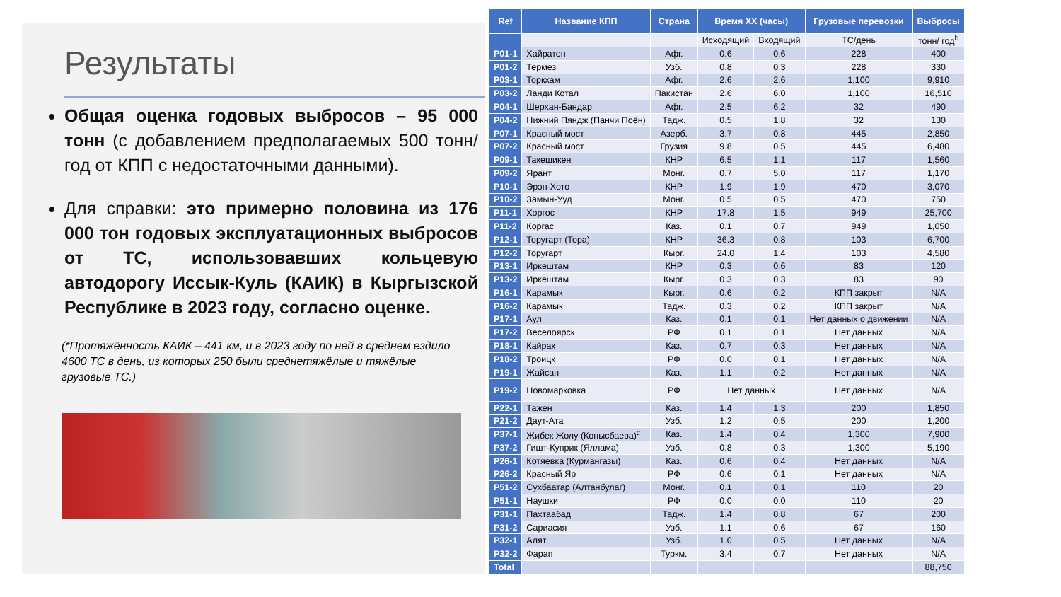Результаты
Общая оценка годовых выбросов – 95 000 тонн (с добавлением предполагаемых 500 тонн/год от КПП с недостаточными данными).
Для справки: это примерно половина из 176 000 тон годовых эксплуатационных выбросов от ТС, использовавших кольцевую автодорогу Иссык-Куль (КАИК) в Кыргызской Республике в 2023 году, согласно оценке.
(*Протяжённость КАИК – 441 км, и в 2023 году по ней в среднем ездило 4600 ТС в день, из которых 250 были среднетяжёлые и тяжёлые грузовые ТС.)
| Ref | Название КПП | Страна | Время ХХ (часы) | | Грузовые перевозки | Выбросы |
| --- | --- | --- | --- | --- | --- | --- |
| | | | Исходящий | Входящий | ТС/день | тонн/ год<sup>b</sup> |
| P01-1 | Хайратон | Афг. | 0.6 | 0.6 | 228 | 400 |
| P01-2 | Термез | Узб. | 0.8 | 0.3 | 228 | 330 |
| P03-1 | Торкхам | Афг. | 2.6 | 2.6 | 1,100 | 9,910 |
| P03-2 | Ланди Котал | Пакистан | 2.6 | 6.0 | 1,100 | 16,510 |
| P04-1 | Шерхан-Бандар | Афг. | 2.5 | 6.2 | 32 | 490 |
| P04-2 | Нижний Пяндж (Панчи Поён) | Тадж. | 0.5 | 1.8 | 32 | 130 |
| P07-1 | Красный мост | Азерб. | 3.7 | 0.8 | 445 | 2,850 |
| P07-2 | Красный мост | Грузия | 9.8 | 0.5 | 445 | 6,480 |
| P09-1 | Такешикен | КНР | 6.5 | 1.1 | 117 | 1,560 |
| P09-2 | Ярант | Монг. | 0.7 | 5.0 | 117 | 1,170 |
| P10-1 | Эрэн-Хото | КНР | 1.9 | 1.9 | 470 | 3,070 |
| P10-2 | Замын-Ууд | Монг. | 0.5 | 0.5 | 470 | 750 |
| P11-1 | Хоргос | КНР | 17.8 | 1.5 | 949 | 25,700 |
| P11-2 | Коргас | Каз. | 0.1 | 0.7 | 949 | 1,050 |
| P12-1 | Торугарт (Тора) | КНР | 36.3 | 0.8 | 103 | 6,700 |
| P12-2 | Торугарт | Кырг. | 24.0 | 1.4 | 103 | 4,580 |
| P13-1 | Иркештам | КНР | 0.3 | 0.6 | 83 | 120 |
| P13-2 | Иркештам | Кырг. | 0.3 | 0.3 | 83 | 90 |
| P16-1 | Карамык | Кырг. | 0.6 | 0.2 | КПП закрыт | N/A |
| P16-2 | Карамык | Тадж. | 0.3 | 0.2 | КПП закрыт | N/A |
| P17-1 | Аул | Каз. | 0.1 | 0.1 | Нет данных о движении | N/A |
| P17-2 | Веселоярск | РФ | 0.1 | 0.1 | Нет данных | N/A |
| P18-1 | Кайрак | Каз. | 0.7 | 0.3 | Нет данных | N/A |
| P18-2 | Троицк | РФ | 0.0 | 0.1 | Нет данных | N/A |
| P19-1 | Жайсан | Каз. | 1.1 | 0.2 | Нет данных | N/A |
| P19-2 | Новомарковка | РФ | Нет данных | | Нет данных | N/A |
| P22-1 | Тажен | Каз. | 1.4 | 1.3 | 200 | 1,850 |
| P21-2 | Даут-Ата | Узб. | 1.2 | 0.5 | 200 | 1,200 |
| P37-1 | Жибек Жолу (Конысбаева)<sup>c</sup> | Каз. | 1.4 | 0.4 | 1,300 | 7,900 |
| P37-2 | Гишт-Куприк (Яллама) | Узб. | 0.8 | 0.3 | 1,300 | 5,190 |
| P26-1 | Котяевка (Курмангазы) | Каз. | 0.6 | 0.4 | Нет данных | N/A |
| P26-2 | Красный Яр | РФ | 0.6 | 0.1 | Нет данных | N/A |
| P51-2 | Сухбаатар (Алтанбулаг) | Монг. | 0.1 | 0.1 | 110 | 20 |
| P51-1 | Наушки | РФ | 0.0 | 0.0 | 110 | 20 |
| P31-1 | Пахтаабад | Тадж. | 1.4 | 0.8 | 67 | 200 |
| P31-2 | Сариасия | Узб. | 1.1 | 0.6 | 67 | 160 |
| P32-1 | Алят | Узб. | 1.0 | 0.5 | Нет данных | N/A |
| P32-2 | Фарап | Туркм. | 3.4 | 0.7 | Нет данных | N/A |
| Total | | | | | | 88,750 |